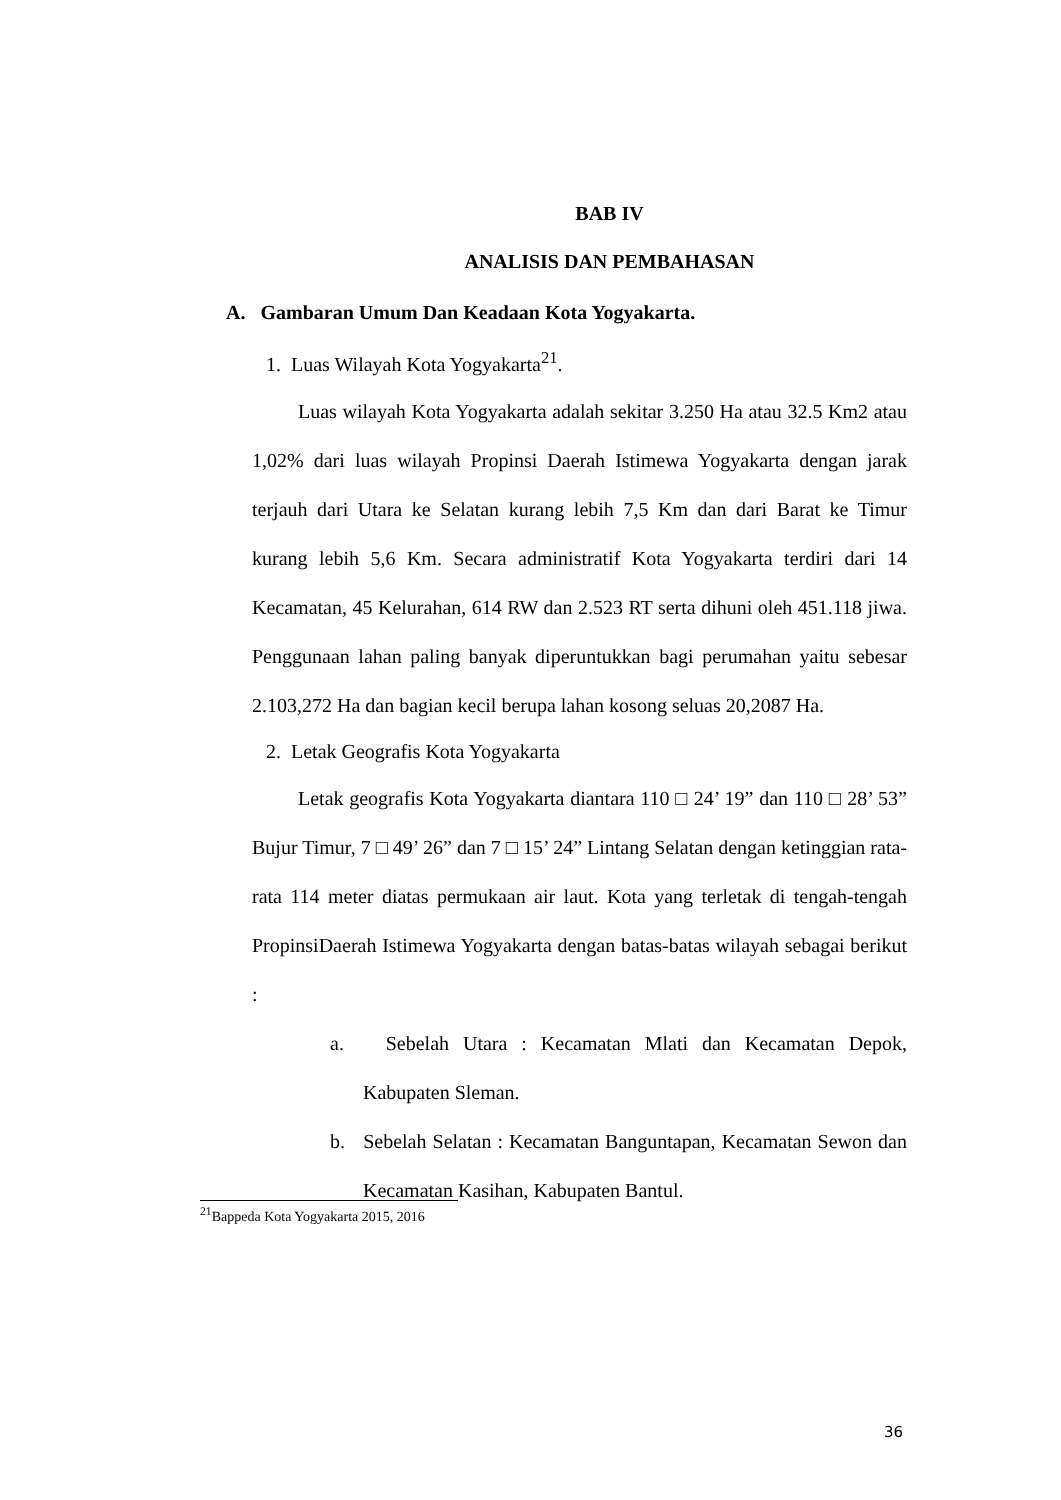BAB IV
ANALISIS DAN PEMBAHASAN
A. Gambaran Umum Dan Keadaan Kota Yogyakarta.
1. Luas Wilayah Kota Yogyakarta<sup>21</sup>.
Luas wilayah Kota Yogyakarta adalah sekitar 3.250 Ha atau 32.5 Km2 atau 1,02% dari luas wilayah Propinsi Daerah Istimewa Yogyakarta dengan jarak terjauh dari Utara ke Selatan kurang lebih 7,5 Km dan dari Barat ke Timur kurang lebih 5,6 Km. Secara administratif Kota Yogyakarta terdiri dari 14 Kecamatan, 45 Kelurahan, 614 RW dan 2.523 RT serta dihuni oleh 451.118 jiwa. Penggunaan lahan paling banyak diperuntukkan bagi perumahan yaitu sebesar 2.103,272 Ha dan bagian kecil berupa lahan kosong seluas 20,2087 Ha.
2. Letak Geografis Kota Yogyakarta
Letak geografis Kota Yogyakarta diantara 110 □ 24’ 19” dan 110 □ 28’ 53” Bujur Timur, 7 □ 49’ 26” dan 7 □ 15’ 24” Lintang Selatan dengan ketinggian rata-rata 114 meter diatas permukaan air laut. Kota yang terletak di tengah-tengah PropinsiDaerah Istimewa Yogyakarta dengan batas-batas wilayah sebagai berikut :
a. Sebelah Utara : Kecamatan Mlati dan Kecamatan Depok, Kabupaten Sleman.
b. Sebelah Selatan : Kecamatan Banguntapan, Kecamatan Sewon dan Kecamatan Kasihan, Kabupaten Bantul.
<sup>21</sup> Bappeda Kota Yogyakarta 2015, 2016
36